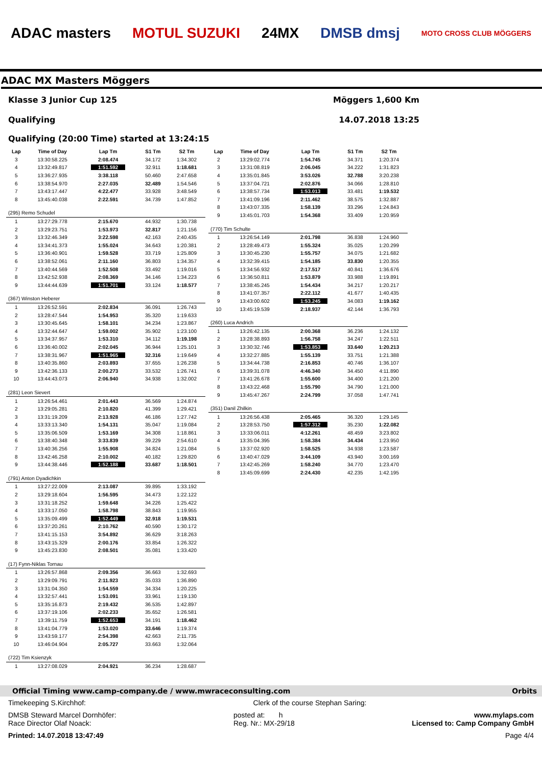ADAC masters MOTUL SUZUKI 24MX DMSB dmsj MOTO CROSS CLUB MÖGGERS
ADAC MX Masters Möggers
Klasse 3 Junior Cup 125 Möggers 1,600 Km
Qualifying 14.07.2018 13:25
Qualifying (20:00 Time) started at 13:24:15
| Lap | Time of Day | Lap Tm | S1 Tm | S2 Tm |
| --- | --- | --- | --- | --- |
| 3 | 13:30:58.225 | 2:08.474 | 34.172 | 1:34.302 |
| 4 | 13:32:49.817 | 1:51.592 | 32.911 | 1:18.681 |
| 5 | 13:36:27.935 | 3:38.118 | 50.460 | 2:47.658 |
| 6 | 13:38:54.970 | 2:27.035 | 32.489 | 1:54.546 |
| 7 | 13:43:17.447 | 4:22.477 | 33.928 | 3:48.549 |
| 8 | 13:45:40.038 | 2:22.591 | 34.739 | 1:47.852 |
| (295) Remo Schudel | | | | |
| 1 | 13:27:29.778 | 2:15.670 | 44.932 | 1:30.738 |
| 2 | 13:29:23.751 | 1:53.973 | 32.817 | 1:21.156 |
| 3 | 13:32:46.349 | 3:22.598 | 42.163 | 2:40.435 |
| 4 | 13:34:41.373 | 1:55.024 | 34.643 | 1:20.381 |
| 5 | 13:36:40.901 | 1:59.528 | 33.719 | 1:25.809 |
| 6 | 13:38:52.061 | 2:11.160 | 36.803 | 1:34.357 |
| 7 | 13:40:44.569 | 1:52.508 | 33.492 | 1:19.016 |
| 8 | 13:42:52.938 | 2:08.369 | 34.146 | 1:34.223 |
| 9 | 13:44:44.639 | 1:51.701 | 33.124 | 1:18.577 |
| (367) Winston Heberer | | | | |
| 1 | 13:26:52.591 | 2:02.834 | 36.091 | 1:26.743 |
| 2 | 13:28:47.544 | 1:54.953 | 35.320 | 1:19.633 |
| 3 | 13:30:45.645 | 1:58.101 | 34.234 | 1:23.867 |
| 4 | 13:32:44.647 | 1:59.002 | 35.902 | 1:23.100 |
| 5 | 13:34:37.957 | 1:53.310 | 34.112 | 1:19.198 |
| 6 | 13:36:40.002 | 2:02.045 | 36.944 | 1:25.101 |
| 7 | 13:38:31.967 | 1:51.965 | 32.316 | 1:19.649 |
| 8 | 13:40:35.860 | 2:03.893 | 37.655 | 1:26.238 |
| 9 | 13:42:36.133 | 2:00.273 | 33.532 | 1:26.741 |
| 10 | 13:44:43.073 | 2:06.940 | 34.938 | 1:32.002 |
| (281) Leon Sievert | | | | |
| 1 | 13:26:54.461 | 2:01.443 | 36.569 | 1:24.874 |
| 2 | 13:29:05.281 | 2:10.820 | 41.399 | 1:29.421 |
| 3 | 13:31:19.209 | 2:13.928 | 46.186 | 1:27.742 |
| 4 | 13:33:13.340 | 1:54.131 | 35.047 | 1:19.084 |
| 5 | 13:35:06.509 | 1:53.169 | 34.308 | 1:18.861 |
| 6 | 13:38:40.348 | 3:33.839 | 39.229 | 2:54.610 |
| 7 | 13:40:36.256 | 1:55.908 | 34.824 | 1:21.084 |
| 8 | 13:42:46.258 | 2:10.002 | 40.182 | 1:29.820 |
| 9 | 13:44:38.446 | 1:52.188 | 33.687 | 1:18.501 |
| (791) Anton Dyadichkin | | | | |
| 1 | 13:27:22.009 | 2:13.087 | 39.895 | 1:33.192 |
| 2 | 13:29:18.604 | 1:56.595 | 34.473 | 1:22.122 |
| 3 | 13:31:18.252 | 1:59.648 | 34.226 | 1:25.422 |
| 4 | 13:33:17.050 | 1:58.798 | 38.843 | 1:19.955 |
| 5 | 13:35:09.499 | 1:52.449 | 32.918 | 1:19.531 |
| 6 | 13:37:20.261 | 2:10.762 | 40.590 | 1:30.172 |
| 7 | 13:41:15.153 | 3:54.892 | 36.629 | 3:18.263 |
| 8 | 13:43:15.329 | 2:00.176 | 33.854 | 1:26.322 |
| 9 | 13:45:23.830 | 2:08.501 | 35.081 | 1:33.420 |
| (17) Fynn-Niklas Tornau | | | | |
| 1 | 13:26:57.868 | 2:09.356 | 36.663 | 1:32.693 |
| 2 | 13:29:09.791 | 2:11.923 | 35.033 | 1:36.890 |
| 3 | 13:31:04.350 | 1:54.559 | 34.334 | 1:20.225 |
| 4 | 13:32:57.441 | 1:53.091 | 33.961 | 1:19.130 |
| 5 | 13:35:16.873 | 2:19.432 | 36.535 | 1:42.897 |
| 6 | 13:37:19.106 | 2:02.233 | 35.652 | 1:26.581 |
| 7 | 13:39:11.759 | 1:52.653 | 34.191 | 1:18.462 |
| 8 | 13:41:04.779 | 1:53.020 | 33.646 | 1:19.374 |
| 9 | 13:43:59.177 | 2:54.398 | 42.663 | 2:11.735 |
| 10 | 13:46:04.904 | 2:05.727 | 33.663 | 1:32.064 |
| (722) Tim Ksienzyk | | | | |
| 1 | 13:27:08.029 | 2:04.921 | 36.234 | 1:28.687 |
| Lap | Time of Day | Lap Tm | S1 Tm | S2 Tm |
| --- | --- | --- | --- | --- |
| 2 | 13:29:02.774 | 1:54.745 | 34.371 | 1:20.374 |
| 3 | 13:31:08.819 | 2:06.045 | 34.222 | 1:31.823 |
| 4 | 13:35:01.845 | 3:53.026 | 32.788 | 3:20.238 |
| 5 | 13:37:04.721 | 2:02.876 | 34.066 | 1:28.810 |
| 6 | 13:38:57.734 | 1:53.013 | 33.481 | 1:19.532 |
| 7 | 13:41:09.196 | 2:11.462 | 38.575 | 1:32.887 |
| 8 | 13:43:07.335 | 1:58.139 | 33.296 | 1:24.843 |
| 9 | 13:45:01.703 | 1:54.368 | 33.409 | 1:20.959 |
| (770) Tim Schulte | | | | |
| 1 | 13:26:54.149 | 2:01.798 | 36.838 | 1:24.960 |
| 2 | 13:28:49.473 | 1:55.324 | 35.025 | 1:20.299 |
| 3 | 13:30:45.230 | 1:55.757 | 34.075 | 1:21.682 |
| 4 | 13:32:39.415 | 1:54.185 | 33.830 | 1:20.355 |
| 5 | 13:34:56.932 | 2:17.517 | 40.841 | 1:36.676 |
| 6 | 13:36:50.811 | 1:53.879 | 33.988 | 1:19.891 |
| 7 | 13:38:45.245 | 1:54.434 | 34.217 | 1:20.217 |
| 8 | 13:41:07.357 | 2:22.112 | 41.677 | 1:40.435 |
| 9 | 13:43:00.602 | 1:53.245 | 34.083 | 1:19.162 |
| 10 | 13:45:19.539 | 2:18.937 | 42.144 | 1:36.793 |
| (260) Luca Andrich | | | | |
| 1 | 13:26:42.135 | 2:00.368 | 36.236 | 1:24.132 |
| 2 | 13:28:38.893 | 1:56.758 | 34.247 | 1:22.511 |
| 3 | 13:30:32.746 | 1:53.853 | 33.640 | 1:20.213 |
| 4 | 13:32:27.885 | 1:55.139 | 33.751 | 1:21.388 |
| 5 | 13:34:44.738 | 2:16.853 | 40.746 | 1:36.107 |
| 6 | 13:39:31.078 | 4:46.340 | 34.450 | 4:11.890 |
| 7 | 13:41:26.678 | 1:55.600 | 34.400 | 1:21.200 |
| 8 | 13:43:22.468 | 1:55.790 | 34.790 | 1:21.000 |
| 9 | 13:45:47.267 | 2:24.799 | 37.058 | 1:47.741 |
| (351) Danil Zhilkin | | | | |
| 1 | 13:26:56.438 | 2:05.465 | 36.320 | 1:29.145 |
| 2 | 13:28:53.750 | 1:57.312 | 35.230 | 1:22.082 |
| 3 | 13:33:06.011 | 4:12.261 | 48.459 | 3:23.802 |
| 4 | 13:35:04.395 | 1:58.384 | 34.434 | 1:23.950 |
| 5 | 13:37:02.920 | 1:58.525 | 34.938 | 1:23.587 |
| 6 | 13:40:47.029 | 3:44.109 | 43.940 | 3:00.169 |
| 7 | 13:42:45.269 | 1:58.240 | 34.770 | 1:23.470 |
| 8 | 13:45:09.699 | 2:24.430 | 42.235 | 1:42.195 |
Official Timing www.camp-company.de / www.mwraceconsulting.com Orbits
Timekeeping S.Kirchhof: Clerk of the course Stephan Saring:
DMSB Steward Marcel Dornhöfer:
Race Director Olaf Noack: posted at: h
Reg. Nr.: MX-29/18 www.mylaps.com
Licensed to: Camp Company GmbH
Printed: 14.07.2018 13:47:49 Page 4/4